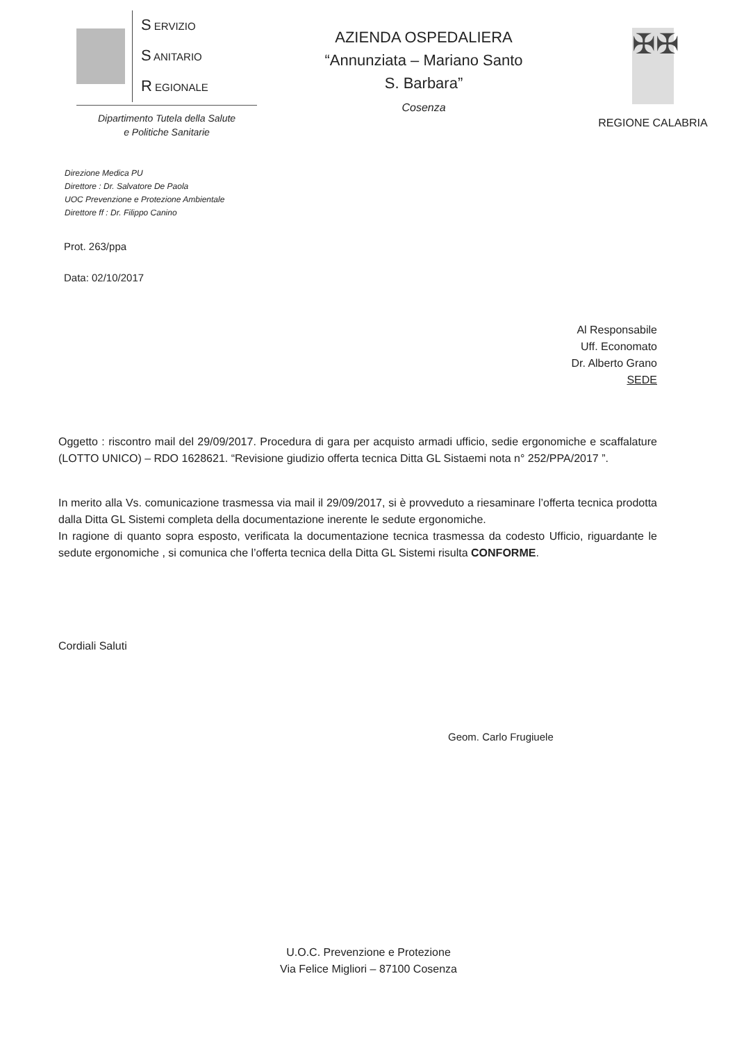S ERVIZIO
S ANITARIO
R EGIONALE
Dipartimento Tutela della Salute
e Politiche Sanitarie
AZIENDA OSPEDALIERA
“Annunziata – Mariano Santo
S. Barbara”
Cosenza
✠✠
REGIONE CALABRIA
Direzione Medica PU
Direttore : Dr. Salvatore De Paola
UOC Prevenzione e Protezione Ambientale
Direttore ff : Dr. Filippo Canino
Prot. 263/ppa
Data: 02/10/2017
Al Responsabile
Uff. Economato
Dr. Alberto Grano
SEDE
Oggetto : riscontro mail del 29/09/2017. Procedura di gara per acquisto armadi ufficio, sedie ergonomiche e scaffalature (LOTTO UNICO) – RDO 1628621. “Revisione giudizio offerta tecnica Ditta GL Sistaemi nota n° 252/PPA/2017 ”.
In merito alla Vs. comunicazione trasmessa via mail il 29/09/2017, si è provveduto a riesaminare l’offerta tecnica prodotta dalla Ditta GL Sistemi completa della documentazione inerente le sedute ergonomiche.
In ragione di quanto sopra esposto, verificata la documentazione tecnica trasmessa da codesto Ufficio, riguardante le sedute ergonomiche , si comunica che l’offerta tecnica della Ditta GL Sistemi risulta CONFORME.
Cordiali Saluti
Geom. Carlo Frugiuele
U.O.C. Prevenzione e Protezione
Via Felice Migliori – 87100 Cosenza